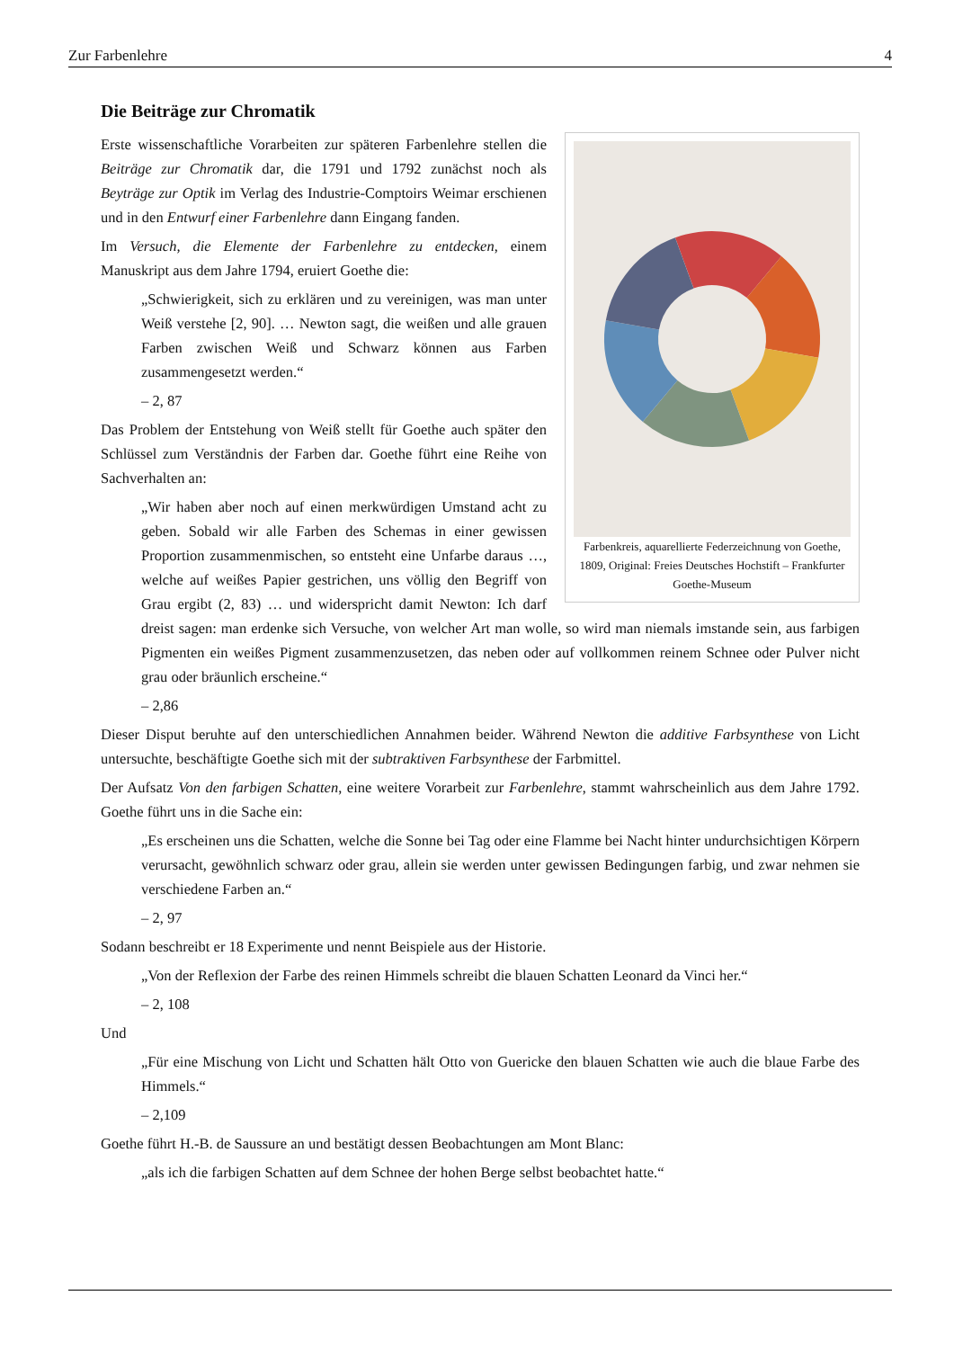Zur Farbenlehre 4
Die Beiträge zur Chromatik
Farbenkreis, aquarellierte Federzeichnung von Goethe, 1809, Original: Freies Deutsches Hochstift – Frankfurter Goethe-Museum
Erste wissenschaftliche Vorarbeiten zur späteren Farbenlehre stellen die Beiträge zur Chromatik dar, die 1791 und 1792 zunächst noch als Beyträge zur Optik im Verlag des Industrie-Comptoirs Weimar erschienen und in den Entwurf einer Farbenlehre dann Eingang fanden.
Im Versuch, die Elemente der Farbenlehre zu entdecken, einem Manuskript aus dem Jahre 1794, eruiert Goethe die:
„Schwierigkeit, sich zu erklären und zu vereinigen, was man unter Weiß verstehe [2, 90]. … Newton sagt, die weißen und alle grauen Farben zwischen Weiß und Schwarz können aus Farben zusammengesetzt werden.“
– 2, 87
Das Problem der Entstehung von Weiß stellt für Goethe auch später den Schlüssel zum Verständnis der Farben dar. Goethe führt eine Reihe von Sachverhalten an:
„Wir haben aber noch auf einen merkwürdigen Umstand acht zu geben. Sobald wir alle Farben des Schemas in einer gewissen Proportion zusammenmischen, so entsteht eine Unfarbe daraus …, welche auf weißes Papier gestrichen, uns völlig den Begriff von Grau ergibt (2, 83) … und widerspricht damit Newton: Ich darf dreist sagen: man erdenke sich Versuche, von welcher Art man wolle, so wird man niemals imstande sein, aus farbigen Pigmenten ein weißes Pigment zusammenzusetzen, das neben oder auf vollkommen reinem Schnee oder Pulver nicht grau oder bräunlich erscheine.“
– 2,86
Dieser Disput beruhte auf den unterschiedlichen Annahmen beider. Während Newton die additive Farbsynthese von Licht untersuchte, beschäftigte Goethe sich mit der subtraktiven Farbsynthese der Farbmittel.
Der Aufsatz Von den farbigen Schatten, eine weitere Vorarbeit zur Farbenlehre, stammt wahrscheinlich aus dem Jahre 1792. Goethe führt uns in die Sache ein:
„Es erscheinen uns die Schatten, welche die Sonne bei Tag oder eine Flamme bei Nacht hinter undurchsichtigen Körpern verursacht, gewöhnlich schwarz oder grau, allein sie werden unter gewissen Bedingungen farbig, und zwar nehmen sie verschiedene Farben an.“
– 2, 97
Sodann beschreibt er 18 Experimente und nennt Beispiele aus der Historie.
„Von der Reflexion der Farbe des reinen Himmels schreibt die blauen Schatten Leonard da Vinci her.“
– 2, 108
Und
„Für eine Mischung von Licht und Schatten hält Otto von Guericke den blauen Schatten wie auch die blaue Farbe des Himmels.“
– 2,109
Goethe führt H.-B. de Saussure an und bestätigt dessen Beobachtungen am Mont Blanc:
„als ich die farbigen Schatten auf dem Schnee der hohen Berge selbst beobachtet hatte.“